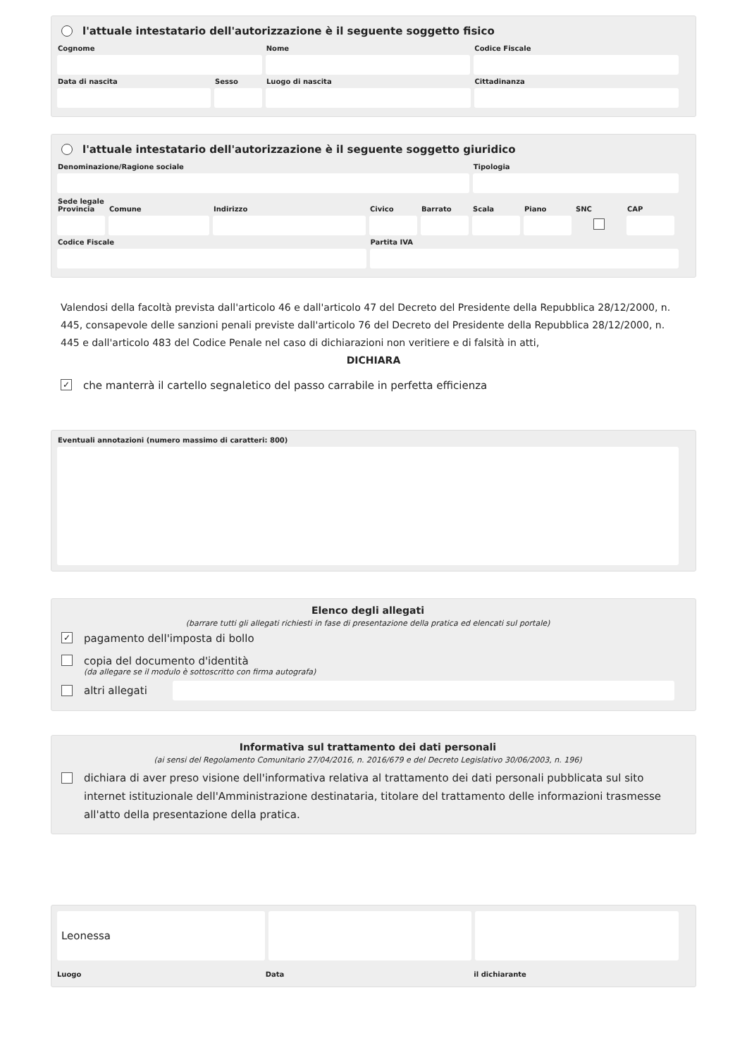l'attuale intestatario dell'autorizzazione è il seguente soggetto fisico
Cognome Nome Codice Fiscale
Data di nascita Sesso Luogo di nascita Cittadinanza
l'attuale intestatario dell'autorizzazione è il seguente soggetto giuridico
Denominazione/Ragione sociale Tipologia
Sede legale
Provincia
Comune Indirizzo Civico Barrato Scala Piano SNC CAP
Codice Fiscale Partita IVA
Valendosi della facoltà prevista dall'articolo 46 e dall'articolo 47 del Decreto del Presidente della Repubblica 28/12/2000, n. 445, consapevole delle sanzioni penali previste dall'articolo 76 del Decreto del Presidente della Repubblica 28/12/2000, n. 445 e dall'articolo 483 del Codice Penale nel caso di dichiarazioni non veritiere e di falsità in atti,
DICHIARA
✓ che manterrà il cartello segnaletico del passo carrabile in perfetta efficienza
Eventuali annotazioni (numero massimo di caratteri: 800)
Elenco degli allegati
(barrare tutti gli allegati richiesti in fase di presentazione della pratica ed elencati sul portale)
✓ pagamento dell'imposta di bollo
copia del documento d'identità
(da allegare se il modulo è sottoscritto con firma autografa)
altri allegati
Informativa sul trattamento dei dati personali
(ai sensi del Regolamento Comunitario 27/04/2016, n. 2016/679 e del Decreto Legislativo 30/06/2003, n. 196)
dichiara di aver preso visione dell'informativa relativa al trattamento dei dati personali pubblicata sul sito internet istituzionale dell'Amministrazione destinataria, titolare del trattamento delle informazioni trasmesse all'atto della presentazione della pratica.
Leonessa
Luogo Data il dichiarante